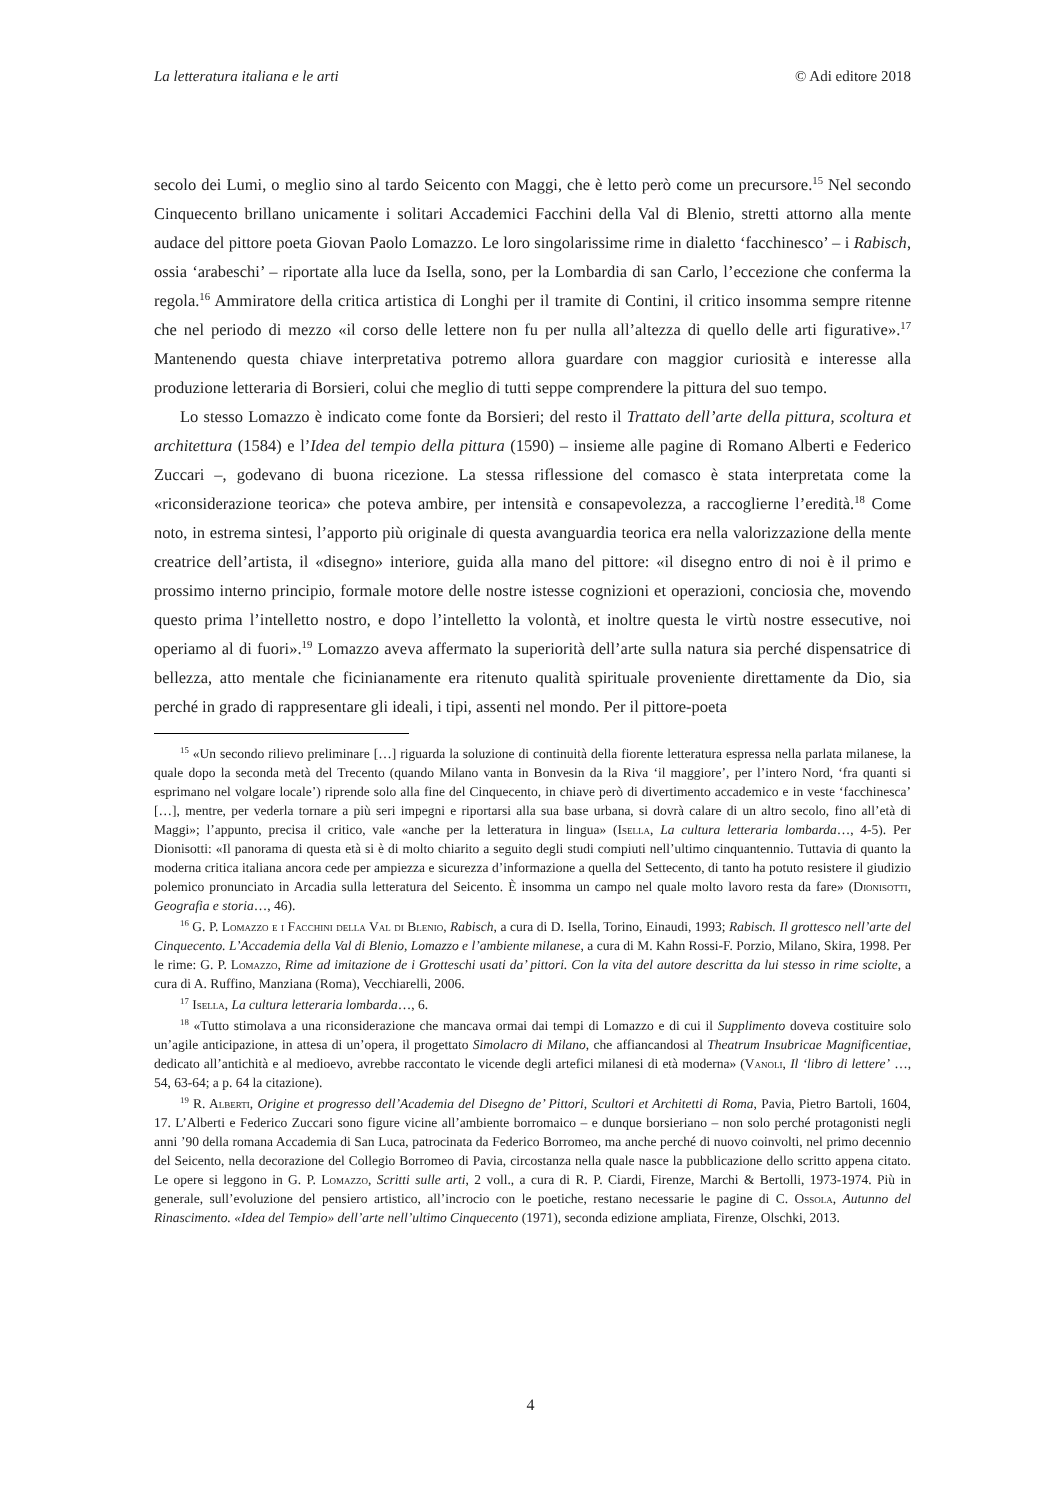La letteratura italiana e le arti © Adi editore 2018
secolo dei Lumi, o meglio sino al tardo Seicento con Maggi, che è letto però come un precursore.<sup>15</sup> Nel secondo Cinquecento brillano unicamente i solitari Accademici Facchini della Val di Blenio, stretti attorno alla mente audace del pittore poeta Giovan Paolo Lomazzo. Le loro singolarissime rime in dialetto ‘facchinesco’ – i Rabisch, ossia ‘arabeschi’ – riportate alla luce da Isella, sono, per la Lombardia di san Carlo, l’eccezione che conferma la regola.<sup>16</sup> Ammiratore della critica artistica di Longhi per il tramite di Contini, il critico insomma sempre ritenne che nel periodo di mezzo «il corso delle lettere non fu per nulla all’altezza di quello delle arti figurative».<sup>17</sup> Mantenendo questa chiave interpretativa potremo allora guardare con maggior curiosità e interesse alla produzione letteraria di Borsieri, colui che meglio di tutti seppe comprendere la pittura del suo tempo.
Lo stesso Lomazzo è indicato come fonte da Borsieri; del resto il Trattato dell’arte della pittura, scoltura et architettura (1584) e l’Idea del tempio della pittura (1590) – insieme alle pagine di Romano Alberti e Federico Zuccari –, godevano di buona ricezione. La stessa riflessione del comasco è stata interpretata come la «riconsiderazione teorica» che poteva ambire, per intensità e consapevolezza, a raccoglierne l’eredità.<sup>18</sup> Come noto, in estrema sintesi, l’apporto più originale di questa avanguardia teorica era nella valorizzazione della mente creatrice dell’artista, il «disegno» interiore, guida alla mano del pittore: «il disegno entro di noi è il primo e prossimo interno principio, formale motore delle nostre istesse cognizioni et operazioni, conciosia che, movendo questo prima l’intelletto nostro, e dopo l’intelletto la volontà, et inoltre questa le virtù nostre essecutive, noi operiamo al di fuori».<sup>19</sup> Lomazzo aveva affermato la superiorità dell’arte sulla natura sia perché dispensatrice di bellezza, atto mentale che ficinianamente era ritenuto qualità spirituale proveniente direttamente da Dio, sia perché in grado di rappresentare gli ideali, i tipi, assenti nel mondo. Per il pittore-poeta
<sup>15</sup> «Un secondo rilievo preliminare […] riguarda la soluzione di continuità della fiorente letteratura espressa nella parlata milanese, la quale dopo la seconda metà del Trecento (quando Milano vanta in Bonvesin da la Riva ‘il maggiore’, per l’intero Nord, ‘fra quanti si esprimano nel volgare locale’) riprende solo alla fine del Cinquecento, in chiave però di divertimento accademico e in veste ‘facchinesca’ […], mentre, per vederla tornare a più seri impegni e riportarsi alla sua base urbana, si dovrà calare di un altro secolo, fino all’età di Maggi»; l’appunto, precisa il critico, vale «anche per la letteratura in lingua» (Isella, La cultura letteraria lombarda…, 4-5). Per Dionisotti: «Il panorama di questa età si è di molto chiarito a seguito degli studi compiuti nell’ultimo cinquantennio. Tuttavia di quanto la moderna critica italiana ancora cede per ampiezza e sicurezza d’informazione a quella del Settecento, di tanto ha potuto resistere il giudizio polemico pronunciato in Arcadia sulla letteratura del Seicento. È insomma un campo nel quale molto lavoro resta da fare» (Dionisotti, Geografia e storia…, 46).
<sup>16</sup> G. P. Lomazzo e i Facchini della Val di Blenio, Rabisch, a cura di D. Isella, Torino, Einaudi, 1993; Rabisch. Il grottesco nell’arte del Cinquecento. L’Accademia della Val di Blenio, Lomazzo e l’ambiente milanese, a cura di M. Kahn Rossi-F. Porzio, Milano, Skira, 1998. Per le rime: G. P. Lomazzo, Rime ad imitazione de i Grotteschi usati da’ pittori. Con la vita del autore descritta da lui stesso in rime sciolte, a cura di A. Ruffino, Manziana (Roma), Vecchiarelli, 2006.
<sup>17</sup> Isella, La cultura letteraria lombarda…, 6.
<sup>18</sup> «Tutto stimolava a una riconsiderazione che mancava ormai dai tempi di Lomazzo e di cui il Supplimento doveva costituire solo un’agile anticipazione, in attesa di un’opera, il progettato Simolacro di Milano, che affiancandosi al Theatrum Insubricae Magnificentiae, dedicato all’antichità e al medioevo, avrebbe raccontato le vicende degli artefici milanesi di età moderna» (Vanoli, Il ‘libro di lettere’ …, 54, 63-64; a p. 64 la citazione).
<sup>19</sup> R. Alberti, Origine et progresso dell’Academia del Disegno de’ Pittori, Scultori et Architetti di Roma, Pavia, Pietro Bartoli, 1604, 17. L’Alberti e Federico Zuccari sono figure vicine all’ambiente borromaico – e dunque borsieriano – non solo perché protagonisti negli anni ’90 della romana Accademia di San Luca, patrocinata da Federico Borromeo, ma anche perché di nuovo coinvolti, nel primo decennio del Seicento, nella decorazione del Collegio Borromeo di Pavia, circostanza nella quale nasce la pubblicazione dello scritto appena citato. Le opere si leggono in G. P. Lomazzo, Scritti sulle arti, 2 voll., a cura di R. P. Ciardi, Firenze, Marchi & Bertolli, 1973-1974. Più in generale, sull’evoluzione del pensiero artistico, all’incrocio con le poetiche, restano necessarie le pagine di C. Ossola, Autunno del Rinascimento. «Idea del Tempio» dell’arte nell’ultimo Cinquecento (1971), seconda edizione ampliata, Firenze, Olschki, 2013.
4